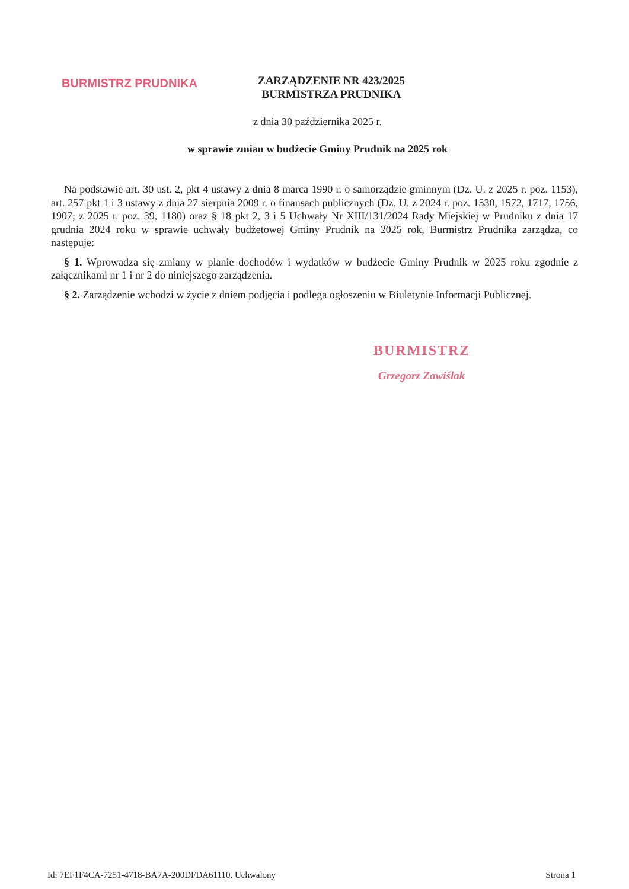BURMISTRZ PRUDNIKA
ZARZĄDZENIE NR 423/2025
BURMISTRZA PRUDNIKA
z dnia 30 października 2025 r.
w sprawie zmian w budżecie Gminy Prudnik na 2025 rok
Na podstawie art. 30 ust. 2, pkt 4 ustawy z dnia 8 marca 1990 r. o samorządzie gminnym (Dz. U. z 2025 r. poz. 1153), art. 257 pkt 1 i 3 ustawy z dnia 27 sierpnia 2009 r. o finansach publicznych (Dz. U. z 2024 r. poz. 1530, 1572, 1717, 1756, 1907; z 2025 r. poz. 39, 1180) oraz § 18 pkt 2, 3 i 5 Uchwały Nr XIII/131/2024 Rady Miejskiej w Prudniku z dnia 17 grudnia 2024 roku w sprawie uchwały budżetowej Gminy Prudnik na 2025 rok, Burmistrz Prudnika zarządza, co następuje:
§ 1. Wprowadza się zmiany w planie dochodów i wydatków w budżecie Gminy Prudnik w 2025 roku zgodnie z załącznikami nr 1 i nr 2 do niniejszego zarządzenia.
§ 2. Zarządzenie wchodzi w życie z dniem podjęcia i podlega ogłoszeniu w Biuletynie Informacji Publicznej.
BURMISTRZ
Grzegorz Zawiślak
Id: 7EF1F4CA-7251-4718-BA7A-200DFDA61110. Uchwalony Strona 1